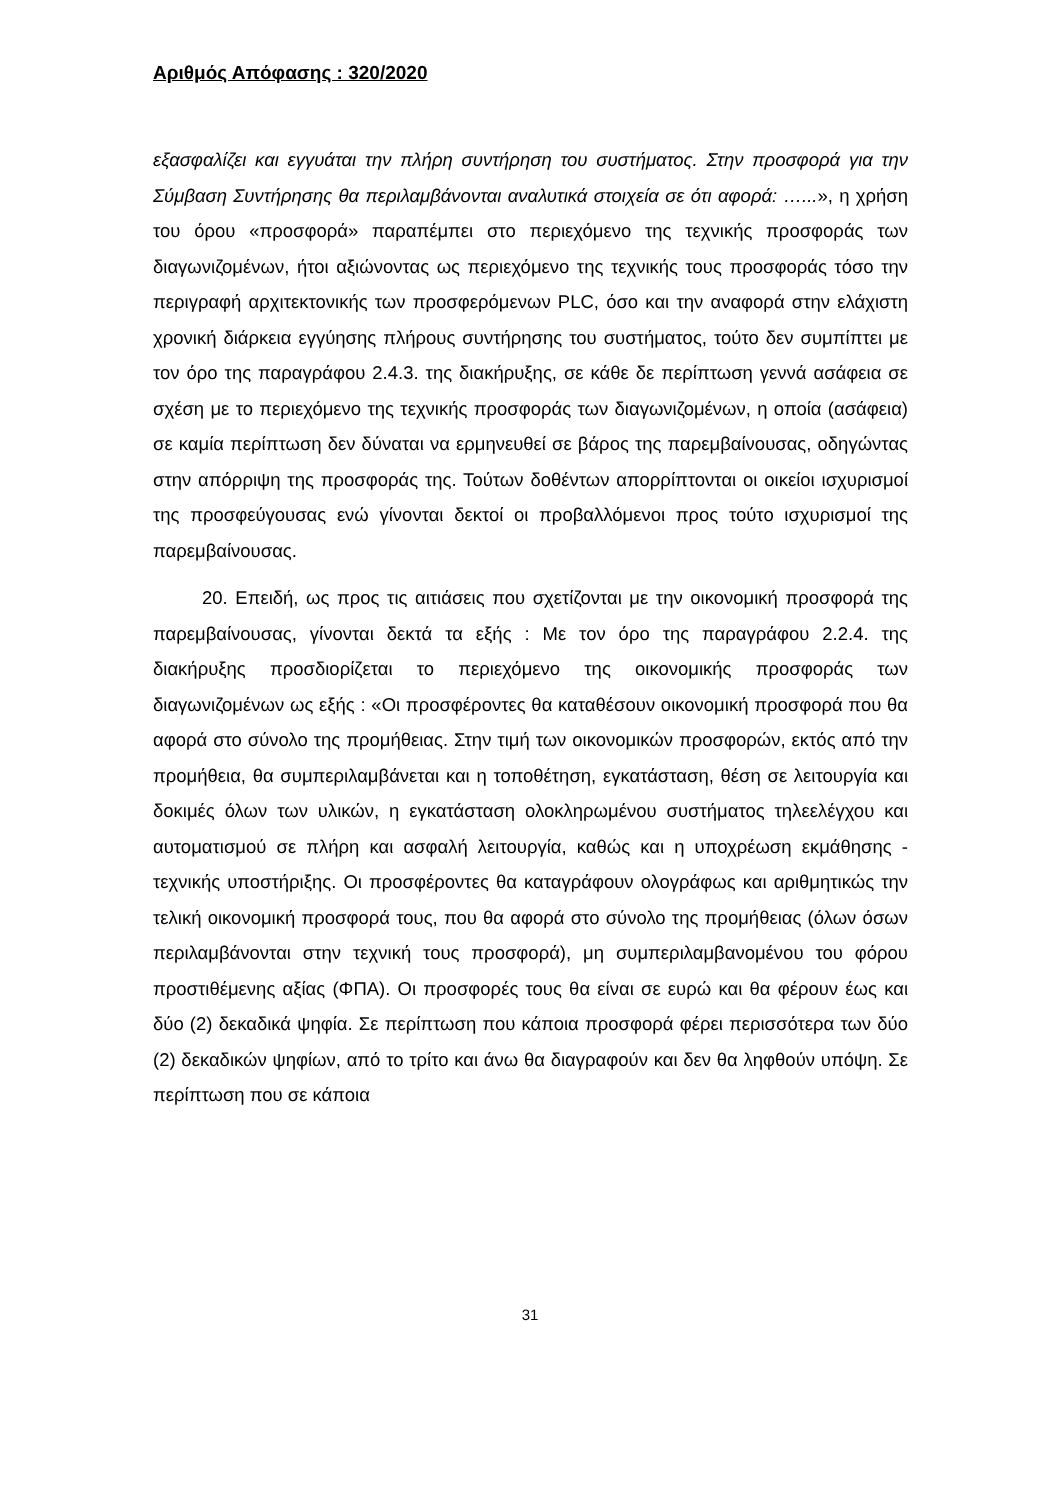Αριθμός Απόφασης : 320/2020
εξασφαλίζει και εγγυάται την πλήρη συντήρηση του συστήματος. Στην προσφορά για την Σύμβαση Συντήρησης θα περιλαμβάνονται αναλυτικά στοιχεία σε ότι αφορά: …...», η χρήση του όρου «προσφορά» παραπέμπει στο περιεχόμενο της τεχνικής προσφοράς των διαγωνιζομένων, ήτοι αξιώνοντας ως περιεχόμενο της τεχνικής τους προσφοράς τόσο την περιγραφή αρχιτεκτονικής των προσφερόμενων PLC, όσο και την αναφορά στην ελάχιστη χρονική διάρκεια εγγύησης πλήρους συντήρησης του συστήματος, τούτο δεν συμπίπτει με τον όρο της παραγράφου 2.4.3. της διακήρυξης, σε κάθε δε περίπτωση γεννά ασάφεια σε σχέση με το περιεχόμενο της τεχνικής προσφοράς των διαγωνιζομένων, η οποία (ασάφεια) σε καμία περίπτωση δεν δύναται να ερμηνευθεί σε βάρος της παρεμβαίνουσας, οδηγώντας στην απόρριψη της προσφοράς της. Τούτων δοθέντων απορρίπτονται οι οικείοι ισχυρισμοί της προσφεύγουσας ενώ γίνονται δεκτοί οι προβαλλόμενοι προς τούτο ισχυρισμοί της παρεμβαίνουσας.
20. Επειδή, ως προς τις αιτιάσεις που σχετίζονται με την οικονομική προσφορά της παρεμβαίνουσας, γίνονται δεκτά τα εξής : Με τον όρο της παραγράφου 2.2.4. της διακήρυξης προσδιορίζεται το περιεχόμενο της οικονομικής προσφοράς των διαγωνιζομένων ως εξής : «Οι προσφέροντες θα καταθέσουν οικονομική προσφορά που θα αφορά στο σύνολο της προμήθειας. Στην τιμή των οικονομικών προσφορών, εκτός από την προμήθεια, θα συμπεριλαμβάνεται και η τοποθέτηση, εγκατάσταση, θέση σε λειτουργία και δοκιμές όλων των υλικών, η εγκατάσταση ολοκληρωμένου συστήματος τηλεελέγχου και αυτοματισμού σε πλήρη και ασφαλή λειτουργία, καθώς και η υποχρέωση εκμάθησης - τεχνικής υποστήριξης. Οι προσφέροντες θα καταγράφουν ολογράφως και αριθμητικώς την τελική οικονομική προσφορά τους, που θα αφορά στο σύνολο της προμήθειας (όλων όσων περιλαμβάνονται στην τεχνική τους προσφορά), μη συμπεριλαμβανομένου του φόρου προστιθέμενης αξίας (ΦΠΑ). Οι προσφορές τους θα είναι σε ευρώ και θα φέρουν έως και δύο (2) δεκαδικά ψηφία. Σε περίπτωση που κάποια προσφορά φέρει περισσότερα των δύο (2) δεκαδικών ψηφίων, από το τρίτο και άνω θα διαγραφούν και δεν θα ληφθούν υπόψη. Σε περίπτωση που σε κάποια
31